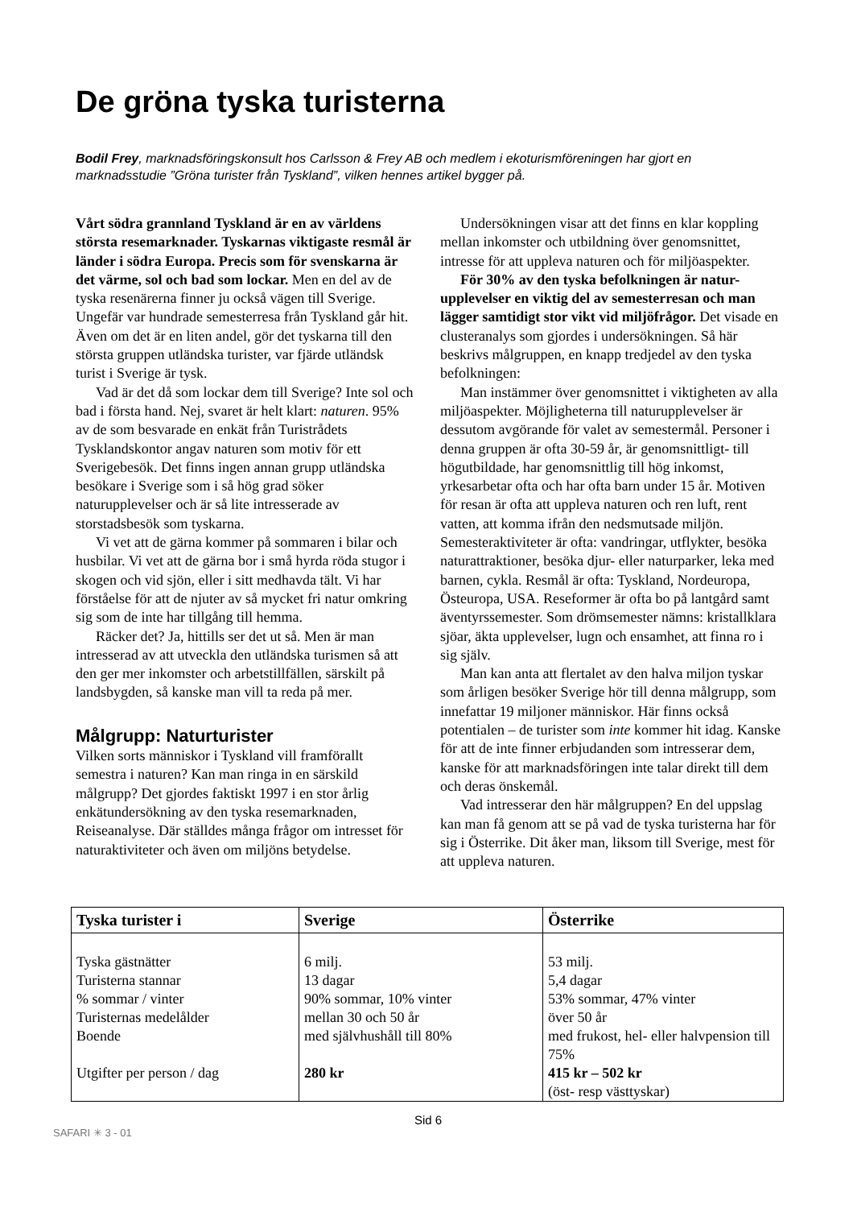De gröna tyska turisterna
Bodil Frey, marknadsföringskonsult hos Carlsson & Frey AB och medlem i ekoturismföreningen har gjort en marknadsstudie ”Gröna turister från Tyskland”, vilken hennes artikel bygger på.
Vårt södra grannland Tyskland är en av världens största resemarknader. Tyskarnas viktigaste resmål är länder i södra Europa. Precis som för svenskarna är det värme, sol och bad som lockar. Men en del av de tyska resenärerna finner ju också vägen till Sverige. Ungefär var hundrade semesterresa från Tyskland går hit. Även om det är en liten andel, gör det tyskarna till den största gruppen utländska turister, var fjärde utländsk turist i Sverige är tysk.
Vad är det då som lockar dem till Sverige? Inte sol och bad i första hand. Nej, svaret är helt klart: naturen. 95% av de som besvarade en enkät från Turistrådets Tysklandskontor angav naturen som motiv för ett Sverigebesök. Det finns ingen annan grupp utländska besökare i Sverige som i så hög grad söker naturupplevelser och är så lite intresserade av storstadsbesök som tyskarna.
Vi vet att de gärna kommer på sommaren i bilar och husbilar. Vi vet att de gärna bor i små hyrda röda stugor i skogen och vid sjön, eller i sitt medhavda tält. Vi har förståelse för att de njuter av så mycket fri natur omkring sig som de inte har tillgång till hemma.
Räcker det? Ja, hittills ser det ut så. Men är man intresserad av att utveckla den utländska turismen så att den ger mer inkomster och arbetstillfällen, särskilt på landsbygden, så kanske man vill ta reda på mer.
Målgrupp: Naturturister
Vilken sorts människor i Tyskland vill framförallt semestra i naturen? Kan man ringa in en särskild målgrupp? Det gjordes faktiskt 1997 i en stor årlig enkätundersökning av den tyska resemarknaden, Reiseanalyse. Där ställdes många frågor om intresset för naturaktiviteter och även om miljöns betydelse.
Undersökningen visar att det finns en klar koppling mellan inkomster och utbildning över genomsnittet, intresse för att uppleva naturen och för miljöaspekter.
För 30% av den tyska befolkningen är natur-upplevelser en viktig del av semesterresan och man lägger samtidigt stor vikt vid miljöfrågor. Det visade en clusteranalys som gjordes i undersökningen. Så här beskrivs målgruppen, en knapp tredjedel av den tyska befolkningen:
Man instämmer över genomsnittet i viktigheten av alla miljöaspekter. Möjligheterna till naturupplevelser är dessutom avgörande för valet av semestermål. Personer i denna gruppen är ofta 30-59 år, är genomsnittligt- till högutbildade, har genomsnittlig till hög inkomst, yrkesarbetar ofta och har ofta barn under 15 år. Motiven för resan är ofta att uppleva naturen och ren luft, rent vatten, att komma ifrån den nedsmutsade miljön. Semesteraktiviteter är ofta: vandringar, utflykter, besöka naturattraktioner, besöka djur- eller naturparker, leka med barnen, cykla. Resmål är ofta: Tyskland, Nordeuropa, Östeuropa, USA. Reseformer är ofta bo på lantgård samt äventyrssemester. Som drömsemester nämns: kristallklara sjöar, äkta upplevelser, lugn och ensamhet, att finna ro i sig själv.
Man kan anta att flertalet av den halva miljon tyskar som årligen besöker Sverige hör till denna målgrupp, som innefattar 19 miljoner människor. Här finns också potentialen – de turister som inte kommer hit idag. Kanske för att de inte finner erbjudanden som intresserar dem, kanske för att marknadsföringen inte talar direkt till dem och deras önskemål.
Vad intresserar den här målgruppen? En del uppslag kan man få genom att se på vad de tyska turisterna har för sig i Österrike. Dit åker man, liksom till Sverige, mest för att uppleva naturen.
| Tyska turister i | Sverige | Österrike |
| --- | --- | --- |
| Tyska gästnätter | 6 milj. | 53 milj. |
| Turisterna stannar | 13 dagar | 5,4 dagar |
| % sommar / vinter | 90% sommar, 10% vinter | 53% sommar, 47% vinter |
| Turisternas medelålder | mellan 30 och 50 år | över 50 år |
| Boende | med självhushåll till 80% | med frukost, hel- eller halvpension till 75% |
| Utgifter per person / dag | 280 kr | 415 kr – 502 kr (öst- resp västtyskar) |
Sid 6
SAFARI ✳ 3 - 01